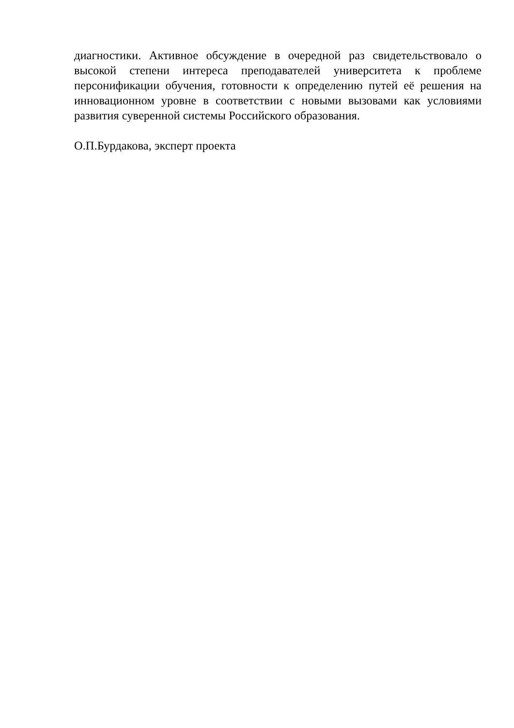диагностики. Активное обсуждение в очередной раз свидетельствовало о высокой степени интереса преподавателей университета к проблеме персонификации обучения, готовности к определению путей её решения на инновационном уровне в соответствии с новыми вызовами как условиями развития суверенной системы Российского образования.
О.П.Бурдакова, эксперт проекта